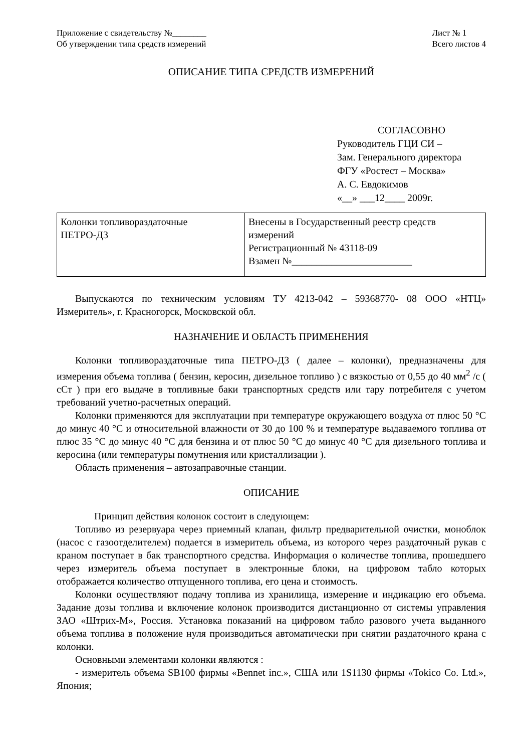Приложение с свидетельству №________
Об утверждении типа средств измерений
Лист № 1
Всего листов 4
ОПИСАНИЕ ТИПА СРЕДСТВ ИЗМЕРЕНИЙ
СОГЛАСОВНО
Руководитель ГЦИ СИ –
Зам. Генерального директора
ФГУ «Ростест – Москва»
А. С. Евдокимов
«__» ___12____ 2009г.
| Колонки топливораздаточные ПЕТРО-Д3 | Внесены в Государственный реестр средств измерений Регистрационный № 43118-09 Взамен №________________________ |
Выпускаются по техническим условиям ТУ 4213-042 – 59368770- 08 ООО «НТЦ» Измеритель», г. Красногорск, Московской обл.
НАЗНАЧЕНИЕ И ОБЛАСТЬ ПРИМЕНЕНИЯ
Колонки топливораздаточные типа ПЕТРО-Д3 ( далее – колонки), предназначены для измерения объема топлива ( бензин, керосин, дизельное топливо ) с вязкостью от 0,55 до 40 мм<sup>2</sup> /с ( сСт ) при его выдаче в топливные баки транспортных средств или тару потребителя с учетом требований учетно-расчетных операций.
Колонки применяются для эксплуатации при температуре окружающего воздуха от плюс 50 °С до минус 40 °С и относительной влажности от 30 до 100 % и температуре выдаваемого топлива от плюс 35 °С до минус 40 °С для бензина и от плюс 50 °С до минус 40 °С для дизельного топлива и керосина (или температуры помутнения или кристаллизации ).
Область применения – автозаправочные станции.
ОПИСАНИЕ
Принцип действия колонок состоит в следующем:
Топливо из резервуара через приемный клапан, фильтр предварительной очистки, моноблок (насос с газоотделителем) подается в измеритель объема, из которого через раздаточный рукав с краном поступает в бак транспортного средства. Информация о количестве топлива, прошедшего через измеритель объема поступает в электронные блоки, на цифровом табло которых отображается количество отпущенного топлива, его цена и стоимость.
Колонки осуществляют подачу топлива из хранилища, измерение и индикацию его объема. Задание дозы топлива и включение колонок производится дистанционно от системы управления ЗАО «Штрих-М», Россия. Установка показаний на цифровом табло разового учета выданного объема топлива в положение нуля производиться автоматически при снятии раздаточного крана с колонки.
Основными элементами колонки являются :
- измеритель объема SB100 фирмы «Bennet inc.», США или 1S1130 фирмы «Tokico Co. Ltd.», Япония;